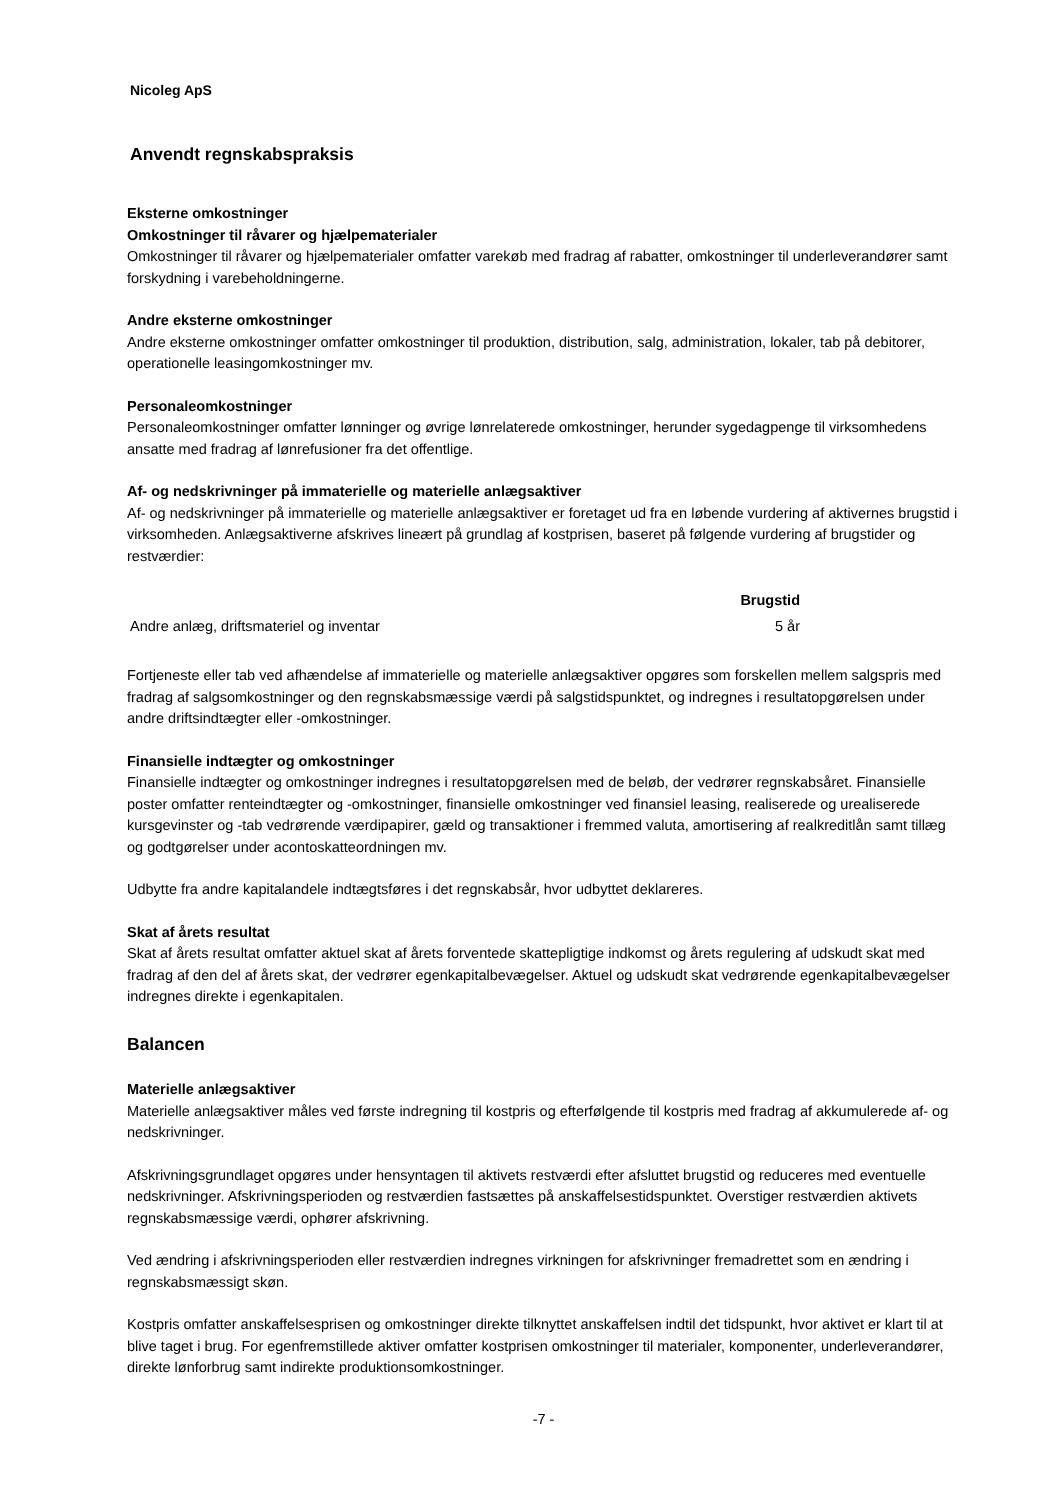Nicoleg ApS
Anvendt regnskabspraksis
Eksterne omkostninger
Omkostninger til råvarer og hjælpematerialer
Omkostninger til råvarer og hjælpematerialer omfatter varekøb med fradrag af rabatter, omkostninger til underleverandører samt forskydning i varebeholdningerne.
Andre eksterne omkostninger
Andre eksterne omkostninger omfatter omkostninger til produktion, distribution, salg, administration, lokaler, tab på debitorer, operationelle leasingomkostninger mv.
Personaleomkostninger
Personaleomkostninger omfatter lønninger og øvrige lønrelaterede omkostninger, herunder sygedagpenge til virksomhedens ansatte med fradrag af lønrefusioner fra det offentlige.
Af- og nedskrivninger på immaterielle og materielle anlægsaktiver
Af- og nedskrivninger på immaterielle og materielle anlægsaktiver er foretaget ud fra en løbende vurdering af aktivernes brugstid i virksomheden. Anlægsaktiverne afskrives lineært på grundlag af kostprisen, baseret på følgende vurdering af brugstider og restværdier:
| | Brugstid |
| --- | --- |
| Andre anlæg, driftsmateriel og inventar | 5 år |
Fortjeneste eller tab ved afhændelse af immaterielle og materielle anlægsaktiver opgøres som forskellen mellem salgspris med fradrag af salgsomkostninger og den regnskabsmæssige værdi på salgstidspunktet, og indregnes i resultatopgørelsen under andre driftsindtægter eller -omkostninger.
Finansielle indtægter og omkostninger
Finansielle indtægter og omkostninger indregnes i resultatopgørelsen med de beløb, der vedrører regnskabsåret. Finansielle poster omfatter renteindtægter og -omkostninger, finansielle omkostninger ved finansiel leasing, realiserede og urealiserede kursgevinster og -tab vedrørende værdipapirer, gæld og transaktioner i fremmed valuta, amortisering af realkreditlån samt tillæg og godtgørelser under acontoskatteordningen mv.
Udbytte fra andre kapitalandele indtægtsføres i det regnskabsår, hvor udbyttet deklareres.
Skat af årets resultat
Skat af årets resultat omfatter aktuel skat af årets forventede skattepligtige indkomst og årets regulering af udskudt skat med fradrag af den del af årets skat, der vedrører egenkapitalbevægelser. Aktuel og udskudt skat vedrørende egenkapitalbevægelser indregnes direkte i egenkapitalen.
Balancen
Materielle anlægsaktiver
Materielle anlægsaktiver måles ved første indregning til kostpris og efterfølgende til kostpris med fradrag af akkumulerede af- og nedskrivninger.
Afskrivningsgrundlaget opgøres under hensyntagen til aktivets restværdi efter afsluttet brugstid og reduceres med eventuelle nedskrivninger. Afskrivningsperioden og restværdien fastsættes på anskaffelsestidspunktet. Overstiger restværdien aktivets regnskabsmæssige værdi, ophører afskrivning.
Ved ændring i afskrivningsperioden eller restværdien indregnes virkningen for afskrivninger fremadrettet som en ændring i regnskabsmæssigt skøn.
Kostpris omfatter anskaffelsesprisen og omkostninger direkte tilknyttet anskaffelsen indtil det tidspunkt, hvor aktivet er klart til at blive taget i brug. For egenfremstillede aktiver omfatter kostprisen omkostninger til materialer, komponenter, underleverandører, direkte lønforbrug samt indirekte produktionsomkostninger.
-7 -